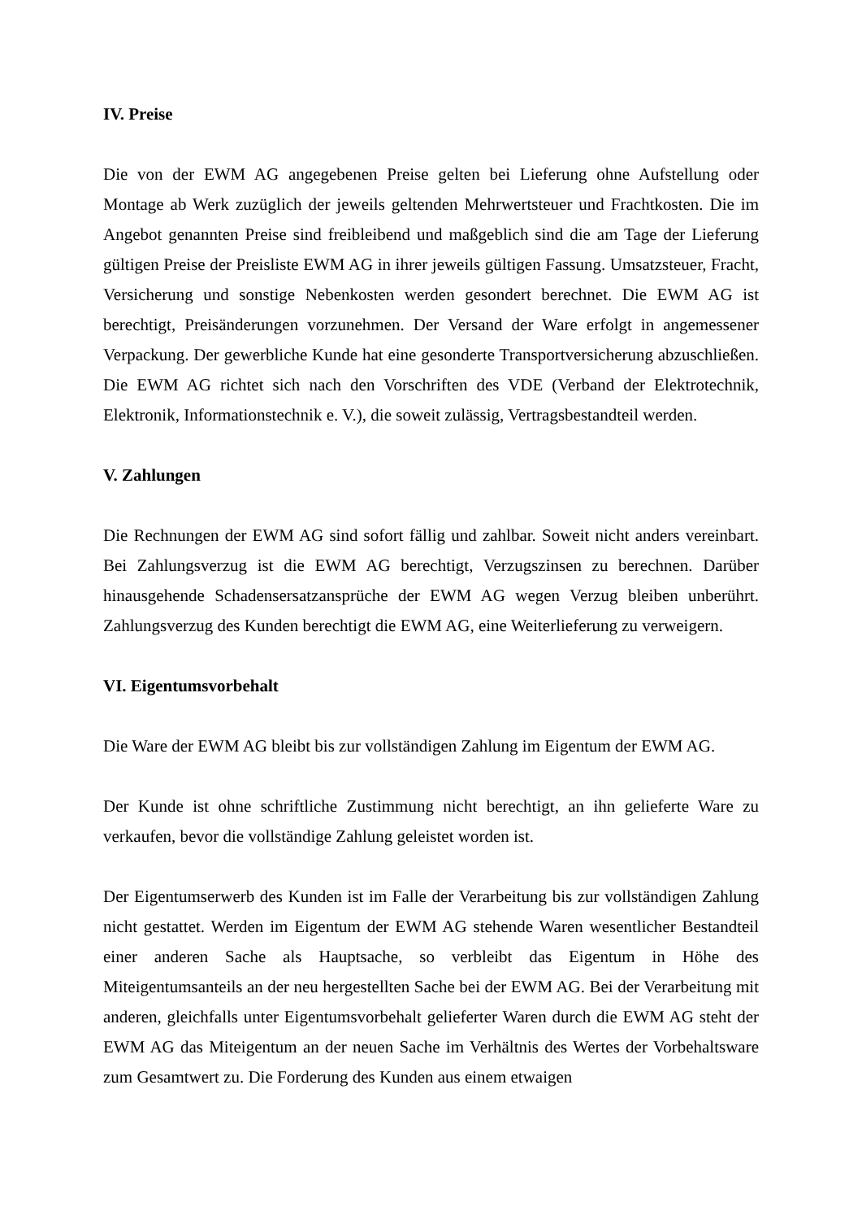IV. Preise
Die von der EWM AG angegebenen Preise gelten bei Lieferung ohne Aufstellung oder Montage ab Werk zuzüglich der jeweils geltenden Mehrwertsteuer und Frachtkosten. Die im Angebot genannten Preise sind freibleibend und maßgeblich sind die am Tage der Lieferung gültigen Preise der Preisliste EWM AG in ihrer jeweils gültigen Fassung. Umsatzsteuer, Fracht, Versicherung und sonstige Nebenkosten werden gesondert berechnet. Die EWM AG ist berechtigt, Preisänderungen vorzunehmen. Der Versand der Ware erfolgt in angemessener Verpackung. Der gewerbliche Kunde hat eine gesonderte Transportversicherung abzuschließen. Die EWM AG richtet sich nach den Vorschriften des VDE (Verband der Elektrotechnik, Elektronik, Informationstechnik e. V.), die soweit zulässig, Vertragsbestandteil werden.
V. Zahlungen
Die Rechnungen der EWM AG sind sofort fällig und zahlbar. Soweit nicht anders vereinbart. Bei Zahlungsverzug ist die EWM AG berechtigt, Verzugszinsen zu berechnen. Darüber hinausgehende Schadensersatzansprüche der EWM AG wegen Verzug bleiben unberührt. Zahlungsverzug des Kunden berechtigt die EWM AG, eine Weiterlieferung zu verweigern.
VI. Eigentumsvorbehalt
Die Ware der EWM AG bleibt bis zur vollständigen Zahlung im Eigentum der EWM AG.
Der Kunde ist ohne schriftliche Zustimmung nicht berechtigt, an ihn gelieferte Ware zu verkaufen, bevor die vollständige Zahlung geleistet worden ist.
Der Eigentumserwerb des Kunden ist im Falle der Verarbeitung bis zur vollständigen Zahlung nicht gestattet. Werden im Eigentum der EWM AG stehende Waren wesentlicher Bestandteil einer anderen Sache als Hauptsache, so verbleibt das Eigentum in Höhe des Miteigentumsanteils an der neu hergestellten Sache bei der EWM AG. Bei der Verarbeitung mit anderen, gleichfalls unter Eigentumsvorbehalt gelieferter Waren durch die EWM AG steht der EWM AG das Miteigentum an der neuen Sache im Verhältnis des Wertes der Vorbehaltsware zum Gesamtwert zu. Die Forderung des Kunden aus einem etwaigen